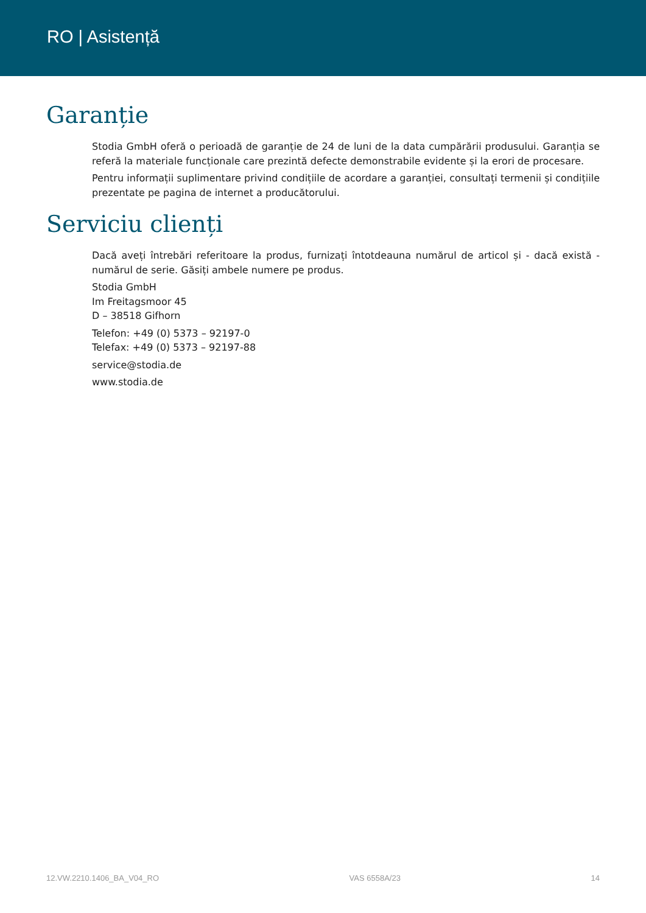RO | Asistență
Garanție
Stodia GmbH oferă o perioadă de garanție de 24 de luni de la data cumpărării produsului. Garanția se referă la materiale funcționale care prezintă defecte demonstrabile evidente și la erori de procesare.
Pentru informații suplimentare privind condițiile de acordare a garanției, consultați termenii și condițiile prezentate pe pagina de internet a producătorului.
Serviciu clienți
Dacă aveți întrebări referitoare la produs, furnizați întotdeauna numărul de articol și - dacă există - numărul de serie. Găsiți ambele numere pe produs.
Stodia GmbH
Im Freitagsmoor 45
D – 38518 Gifhorn
Telefon: +49 (0) 5373 – 92197-0
Telefax: +49 (0) 5373 – 92197-88
service@stodia.de
www.stodia.de
12.VW.2210.1406_BA_V04_RO VAS 6558A/23 14